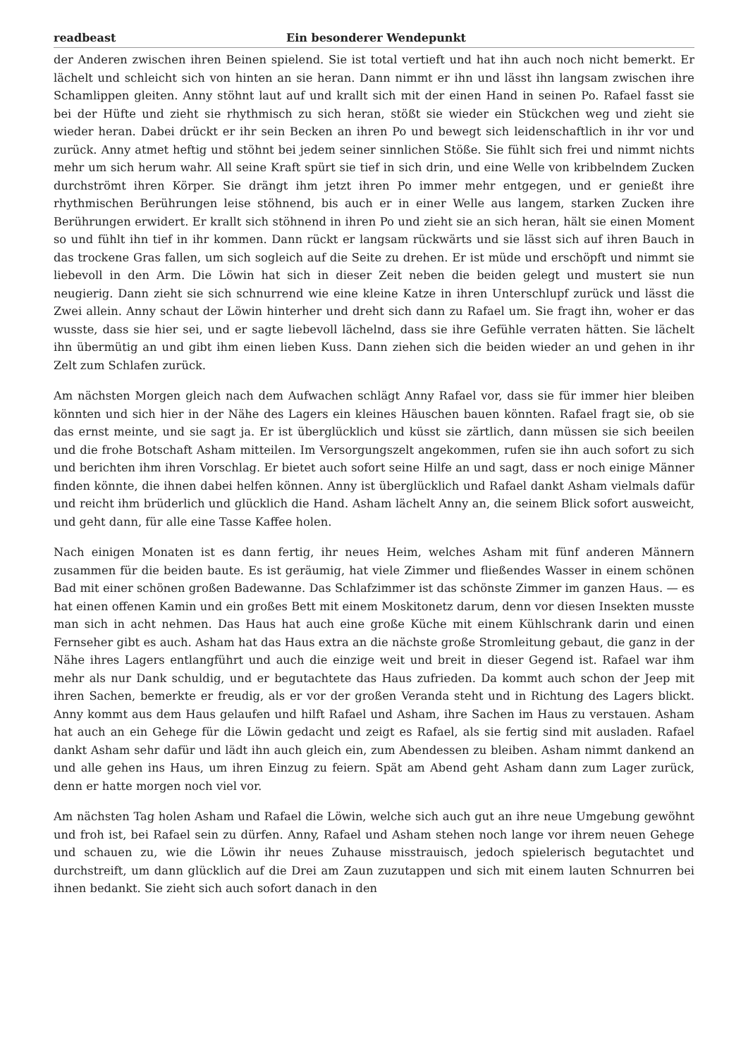readbeast Ein besonderer Wendepunkt
der Anderen zwischen ihren Beinen spielend. Sie ist total vertieft und hat ihn auch noch nicht bemerkt. Er lächelt und schleicht sich von hinten an sie heran. Dann nimmt er ihn und lässt ihn langsam zwischen ihre Schamlippen gleiten. Anny stöhnt laut auf und krallt sich mit der einen Hand in seinen Po. Rafael fasst sie bei der Hüfte und zieht sie rhythmisch zu sich heran, stößt sie wieder ein Stückchen weg und zieht sie wieder heran. Dabei drückt er ihr sein Becken an ihren Po und bewegt sich leidenschaftlich in ihr vor und zurück. Anny atmet heftig und stöhnt bei jedem seiner sinnlichen Stöße. Sie fühlt sich frei und nimmt nichts mehr um sich herum wahr. All seine Kraft spürt sie tief in sich drin, und eine Welle von kribbelndem Zucken durchströmt ihren Körper. Sie drängt ihm jetzt ihren Po immer mehr entgegen, und er genießt ihre rhythmischen Berührungen leise stöhnend, bis auch er in einer Welle aus langem, starken Zucken ihre Berührungen erwidert. Er krallt sich stöhnend in ihren Po und zieht sie an sich heran, hält sie einen Moment so und fühlt ihn tief in ihr kommen. Dann rückt er langsam rückwärts und sie lässt sich auf ihren Bauch in das trockene Gras fallen, um sich sogleich auf die Seite zu drehen. Er ist müde und erschöpft und nimmt sie liebevoll in den Arm. Die Löwin hat sich in dieser Zeit neben die beiden gelegt und mustert sie nun neugierig. Dann zieht sie sich schnurrend wie eine kleine Katze in ihren Unterschlupf zurück und lässt die Zwei allein. Anny schaut der Löwin hinterher und dreht sich dann zu Rafael um. Sie fragt ihn, woher er das wusste, dass sie hier sei, und er sagte liebevoll lächelnd, dass sie ihre Gefühle verraten hätten. Sie lächelt ihn übermütig an und gibt ihm einen lieben Kuss. Dann ziehen sich die beiden wieder an und gehen in ihr Zelt zum Schlafen zurück.
Am nächsten Morgen gleich nach dem Aufwachen schlägt Anny Rafael vor, dass sie für immer hier bleiben könnten und sich hier in der Nähe des Lagers ein kleines Häuschen bauen könnten. Rafael fragt sie, ob sie das ernst meinte, und sie sagt ja. Er ist überglücklich und küsst sie zärtlich, dann müssen sie sich beeilen und die frohe Botschaft Asham mitteilen. Im Versorgungszelt angekommen, rufen sie ihn auch sofort zu sich und berichten ihm ihren Vorschlag. Er bietet auch sofort seine Hilfe an und sagt, dass er noch einige Männer finden könnte, die ihnen dabei helfen können. Anny ist überglücklich und Rafael dankt Asham vielmals dafür und reicht ihm brüderlich und glücklich die Hand. Asham lächelt Anny an, die seinem Blick sofort ausweicht, und geht dann, für alle eine Tasse Kaffee holen.
Nach einigen Monaten ist es dann fertig, ihr neues Heim, welches Asham mit fünf anderen Männern zusammen für die beiden baute. Es ist geräumig, hat viele Zimmer und fließendes Wasser in einem schönen Bad mit einer schönen großen Badewanne. Das Schlafzimmer ist das schönste Zimmer im ganzen Haus. — es hat einen offenen Kamin und ein großes Bett mit einem Moskitonetz darum, denn vor diesen Insekten musste man sich in acht nehmen. Das Haus hat auch eine große Küche mit einem Kühlschrank darin und einen Fernseher gibt es auch. Asham hat das Haus extra an die nächste große Stromleitung gebaut, die ganz in der Nähe ihres Lagers entlangführt und auch die einzige weit und breit in dieser Gegend ist. Rafael war ihm mehr als nur Dank schuldig, und er begutachtete das Haus zufrieden. Da kommt auch schon der Jeep mit ihren Sachen, bemerkte er freudig, als er vor der großen Veranda steht und in Richtung des Lagers blickt. Anny kommt aus dem Haus gelaufen und hilft Rafael und Asham, ihre Sachen im Haus zu verstauen. Asham hat auch an ein Gehege für die Löwin gedacht und zeigt es Rafael, als sie fertig sind mit ausladen. Rafael dankt Asham sehr dafür und lädt ihn auch gleich ein, zum Abendessen zu bleiben. Asham nimmt dankend an und alle gehen ins Haus, um ihren Einzug zu feiern. Spät am Abend geht Asham dann zum Lager zurück, denn er hatte morgen noch viel vor.
Am nächsten Tag holen Asham und Rafael die Löwin, welche sich auch gut an ihre neue Umgebung gewöhnt und froh ist, bei Rafael sein zu dürfen. Anny, Rafael und Asham stehen noch lange vor ihrem neuen Gehege und schauen zu, wie die Löwin ihr neues Zuhause misstrauisch, jedoch spielerisch begutachtet und durchstreift, um dann glücklich auf die Drei am Zaun zuzutappen und sich mit einem lauten Schnurren bei ihnen bedankt. Sie zieht sich auch sofort danach in den